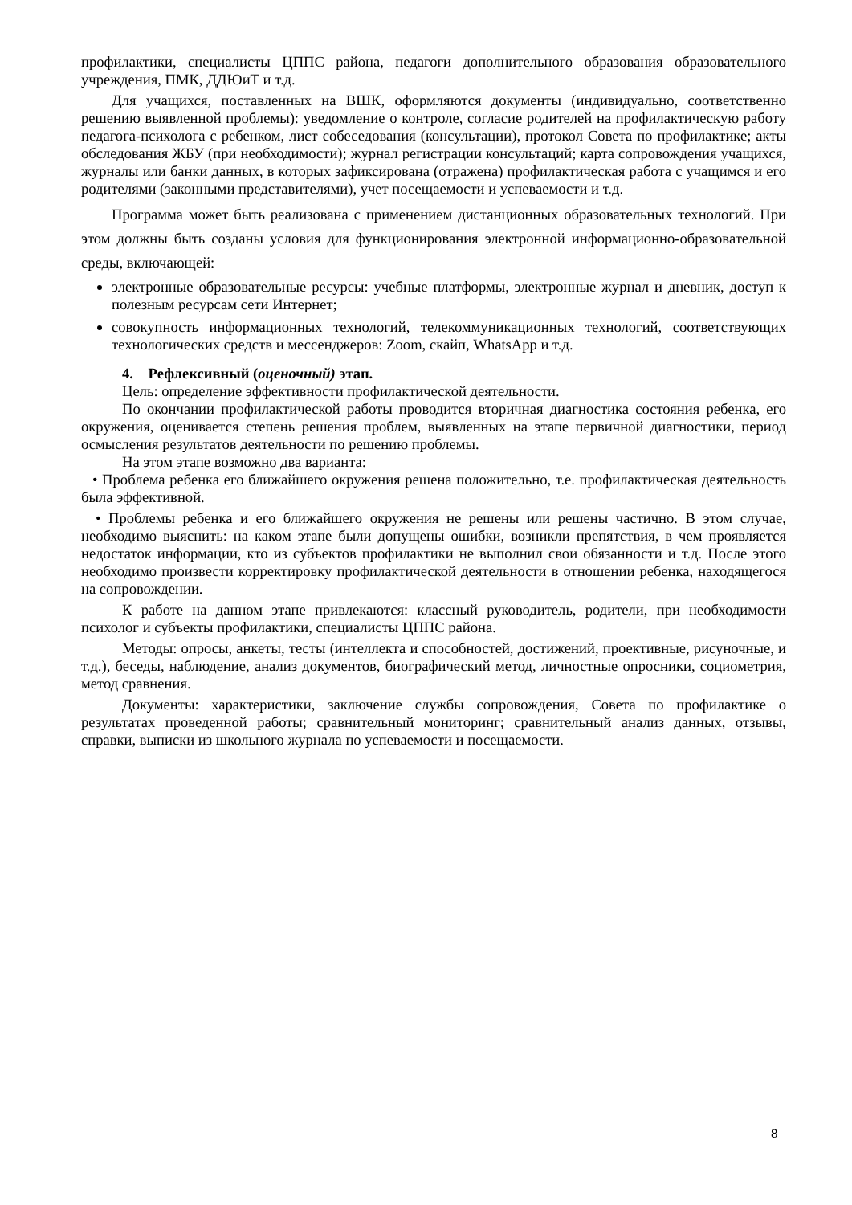профилактики, специалисты ЦППС района, педагоги дополнительного образования образовательного учреждения, ПМК, ДДЮиТ и т.д.
Для учащихся, поставленных на ВШК, оформляются документы (индивидуально, соответственно решению выявленной проблемы): уведомление о контроле, согласие родителей на профилактическую работу педагога-психолога с ребенком, лист собеседования (консультации), протокол Совета по профилактике; акты обследования ЖБУ (при необходимости); журнал регистрации консультаций; карта сопровождения учащихся, журналы или банки данных, в которых зафиксирована (отражена) профилактическая работа с учащимся и его родителями (законными представителями), учет посещаемости и успеваемости и т.д.
Программа может быть реализована с применением дистанционных образовательных технологий. При этом должны быть созданы условия для функционирования электронной информационно-образовательной среды, включающей:
электронные образовательные ресурсы: учебные платформы, электронные журнал и дневник, доступ к полезным ресурсам сети Интернет;
совокупность информационных технологий, телекоммуникационных технологий, соответствующих технологических средств и мессенджеров: Zoom, скайп, WhatsApp и т.д.
4. Рефлексивный (оценочный) этап.
Цель: определение эффективности профилактической деятельности.
По окончании профилактической работы проводится вторичная диагностика состояния ребенка, его окружения, оценивается степень решения проблем, выявленных на этапе первичной диагностики, период осмысления результатов деятельности по решению проблемы.
На этом этапе возможно два варианта:
• Проблема ребенка его ближайшего окружения решена положительно, т.е. профилактическая деятельность была эффективной.
• Проблемы ребенка и его ближайшего окружения не решены или решены частично. В этом случае, необходимо выяснить: на каком этапе были допущены ошибки, возникли препятствия, в чем проявляется недостаток информации, кто из субъектов профилактики не выполнил свои обязанности и т.д. После этого необходимо произвести корректировку профилактической деятельности в отношении ребенка, находящегося на сопровождении.
К работе на данном этапе привлекаются: классный руководитель, родители, при необходимости психолог и субъекты профилактики, специалисты ЦППС района.
Методы: опросы, анкеты, тесты (интеллекта и способностей, достижений, проективные, рисуночные, и т.д.), беседы, наблюдение, анализ документов, биографический метод, личностные опросники, социометрия, метод сравнения.
Документы: характеристики, заключение службы сопровождения, Совета по профилактике о результатах проведенной работы; сравнительный мониторинг; сравнительный анализ данных, отзывы, справки, выписки из школьного журнала по успеваемости и посещаемости.
8